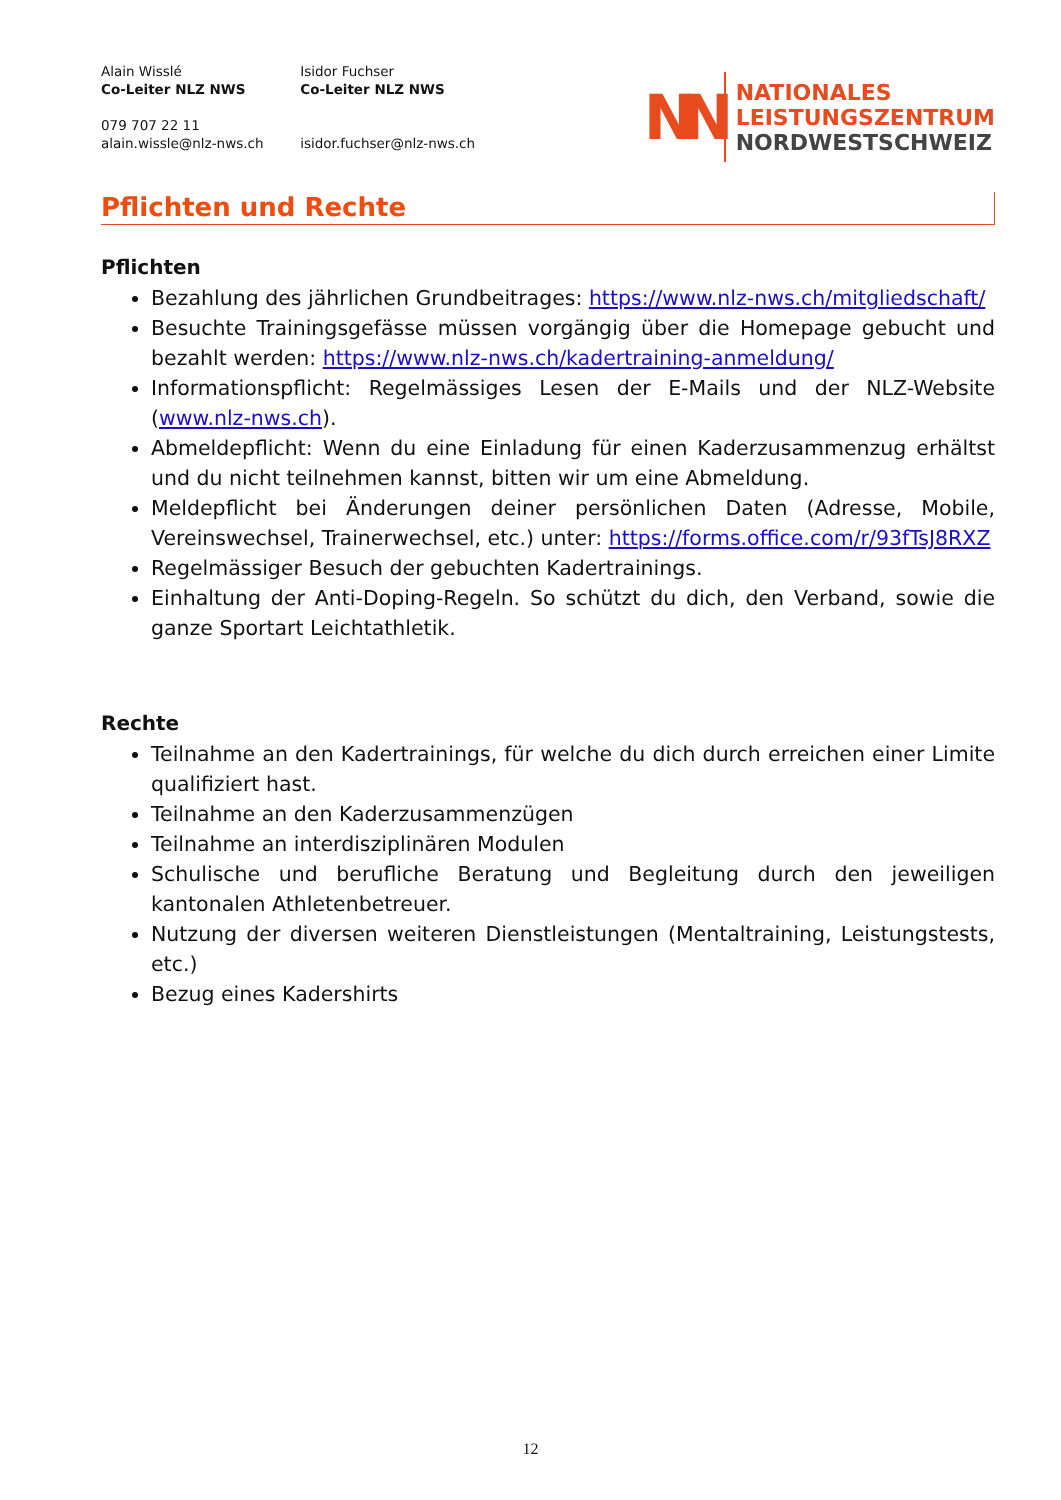Alain Wisslé
Co-Leiter NLZ NWS
079 707 22 11
alain.wissle@nlz-nws.ch
Isidor Fuchser
Co-Leiter NLZ NWS
isidor.fuchser@nlz-nws.ch
NN
NATIONALES
LEISTUNGSZENTRUM
NORDWESTSCHWEIZ
Pflichten und Rechte
Pflichten
Bezahlung des jährlichen Grundbeitrages: https://www.nlz-nws.ch/mitgliedschaft/
Besuchte Trainingsgefässe müssen vorgängig über die Homepage gebucht und bezahlt werden: https://www.nlz-nws.ch/kadertraining-anmeldung/
Informationspflicht: Regelmässiges Lesen der E-Mails und der NLZ-Website (www.nlz-nws.ch).
Abmeldepflicht: Wenn du eine Einladung für einen Kaderzusammenzug erhältst und du nicht teilnehmen kannst, bitten wir um eine Abmeldung.
Meldepflicht bei Änderungen deiner persönlichen Daten (Adresse, Mobile, Vereinswechsel, Trainerwechsel, etc.) unter: https://forms.office.com/r/93fTsJ8RXZ
Regelmässiger Besuch der gebuchten Kadertrainings.
Einhaltung der Anti-Doping-Regeln. So schützt du dich, den Verband, sowie die ganze Sportart Leichtathletik.
Rechte
Teilnahme an den Kadertrainings, für welche du dich durch erreichen einer Limite qualifiziert hast.
Teilnahme an den Kaderzusammenzügen
Teilnahme an interdisziplinären Modulen
Schulische und berufliche Beratung und Begleitung durch den jeweiligen kantonalen Athletenbetreuer.
Nutzung der diversen weiteren Dienstleistungen (Mentaltraining, Leistungstests, etc.)
Bezug eines Kadershirts
12